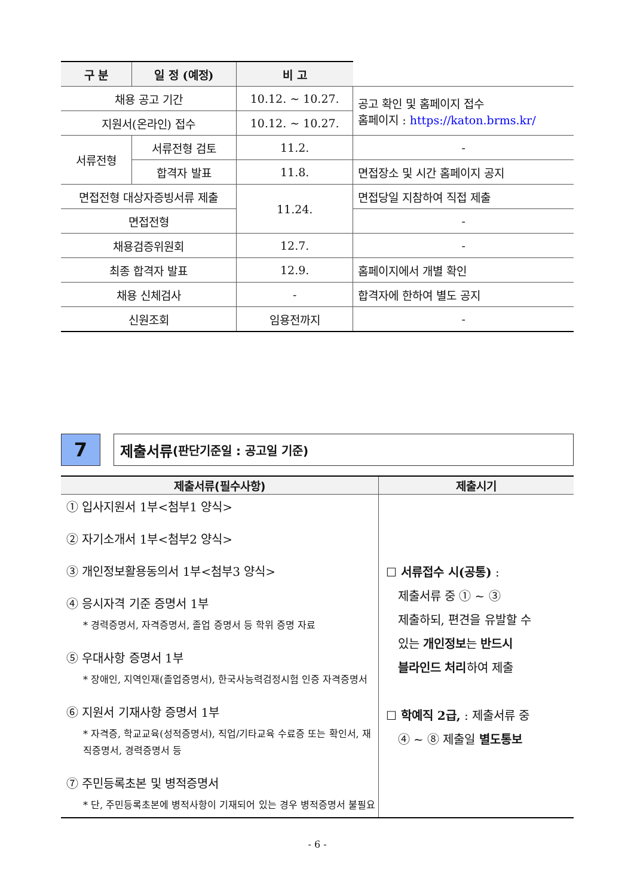| 구 분 | 일 정 (예정) | 비 고 | |
| --- | --- | --- | --- |
| 채용 공고 기간 | | 10.12. ~ 10.27. | 공고 확인 및 홈페이지 접수 홈페이지 : https://katon.brms.kr/ |
| 지원서(온라인) 접수 | | 10.12. ~ 10.27. | |
| 서류전형 | 서류전형 검토 | 11.2. | - |
| | 합격자 발표 | 11.8. | 면접장소 및 시간 홈페이지 공지 |
| 면접전형 대상자증빙서류 제출 | | 11.24. | 면접당일 지참하여 직접 제출 |
| 면접전형 | | | - |
| 채용검증위원회 | | 12.7. | - |
| 최종 합격자 발표 | | 12.9. | 홈페이지에서 개별 확인 |
| 채용 신체검사 | | - | 합격자에 한하여 별도 공지 |
| 신원조회 | | 임용전까지 | - |
7
제출서류 (판단기준일 : 공고일 기준)
| 제출서류(필수사항) | 제출시기 |
| --- | --- |
| ① 입사지원서 1부<첨부1 양식> ② 자기소개서 1부<첨부2 양식> ③ 개인정보활용동의서 1부<첨부3 양식> ④ 응시자격 기준 증명서 1부 * 경력증명서, 자격증명서, 졸업 증명서 등 학위 증명 자료 ⑤ 우대사항 증명서 1부 * 장애인, 지역인재(졸업증명서), 한국사능력검정시험 인증 자격증명서 ⑥ 지원서 기재사항 증명서 1부 * 자격증, 학교교육(성적증명서), 직업/기타교육 수료증 또는 확인서, 재직증명서, 경력증명서 등 ⑦ 주민등록초본 및 병적증명서 * 단, 주민등록초본에 병적사항이 기재되어 있는 경우 병적증명서 불필요 | ☐ 서류접수 시(공통) : 제출서류 중 ① ~ ③ 제출하되, 편견을 유발할 수 있는 개인정보 는 반드시 블라인드 처리 하여 제출 ☐ 학예직 2급, : 제출서류 중 ④ ~ ⑧ 제출일 별도통보 |
- 6 -